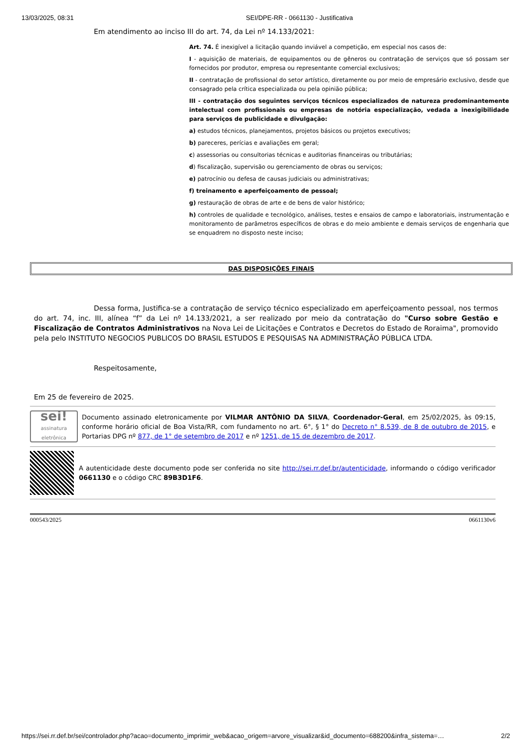13/03/2025, 08:31 SEI/DPE-RR - 0661130 - Justificativa
Em atendimento ao inciso III do art. 74, da Lei nº 14.133/2021:
Art. 74. É inexigível a licitação quando inviável a competição, em especial nos casos de:
I - aquisição de materiais, de equipamentos ou de gêneros ou contratação de serviços que só possam ser fornecidos por produtor, empresa ou representante comercial exclusivos;
II - contratação de profissional do setor artístico, diretamente ou por meio de empresário exclusivo, desde que consagrado pela crítica especializada ou pela opinião pública;
III - contratação dos seguintes serviços técnicos especializados de natureza predominantemente intelectual com profissionais ou empresas de notória especialização, vedada a inexigibilidade para serviços de publicidade e divulgação:
a) estudos técnicos, planejamentos, projetos básicos ou projetos executivos;
b) pareceres, perícias e avaliações em geral;
c) assessorias ou consultorias técnicas e auditorias financeiras ou tributárias;
d) fiscalização, supervisão ou gerenciamento de obras ou serviços;
e) patrocínio ou defesa de causas judiciais ou administrativas;
f) treinamento e aperfeiçoamento de pessoal;
g) restauração de obras de arte e de bens de valor histórico;
h) controles de qualidade e tecnológico, análises, testes e ensaios de campo e laboratoriais, instrumentação e monitoramento de parâmetros específicos de obras e do meio ambiente e demais serviços de engenharia que se enquadrem no disposto neste inciso;
DAS DISPOSIÇÕES FINAIS
Dessa forma, Justifica-se a contratação de serviço técnico especializado em aperfeiçoamento pessoal, nos termos do art. 74, inc. III, alínea “f” da Lei nº 14.133/2021, a ser realizado por meio da contratação do "Curso sobre Gestão e Fiscalização de Contratos Administrativos na Nova Lei de Licitações e Contratos e Decretos do Estado de Roraima", promovido pela pelo INSTITUTO NEGOCIOS PUBLICOS DO BRASIL ESTUDOS E PESQUISAS NA ADMINISTRAÇÃO PÚBLICA LTDA.
Respeitosamente,
Em 25 de fevereiro de 2025.
sei!
assinatura eletrônica
Documento assinado eletronicamente por VILMAR ANTÔNIO DA SILVA, Coordenador-Geral, em 25/02/2025, às 09:15, conforme horário oficial de Boa Vista/RR, com fundamento no art. 6°, § 1° do Decreto n° 8.539, de 8 de outubro de 2015, e Portarias DPG nº 877, de 1° de setembro de 2017 e nº 1251, de 15 de dezembro de 2017.
A autenticidade deste documento pode ser conferida no site http://sei.rr.def.br/autenticidade, informando o código verificador 0661130 e o código CRC 89B3D1F6.
000543/2025 0661130v6
https://sei.rr.def.br/sei/controlador.php?acao=documento_imprimir_web&acao_origem=arvore_visualizar&id_documento=688200&infra_sistema=… 2/2